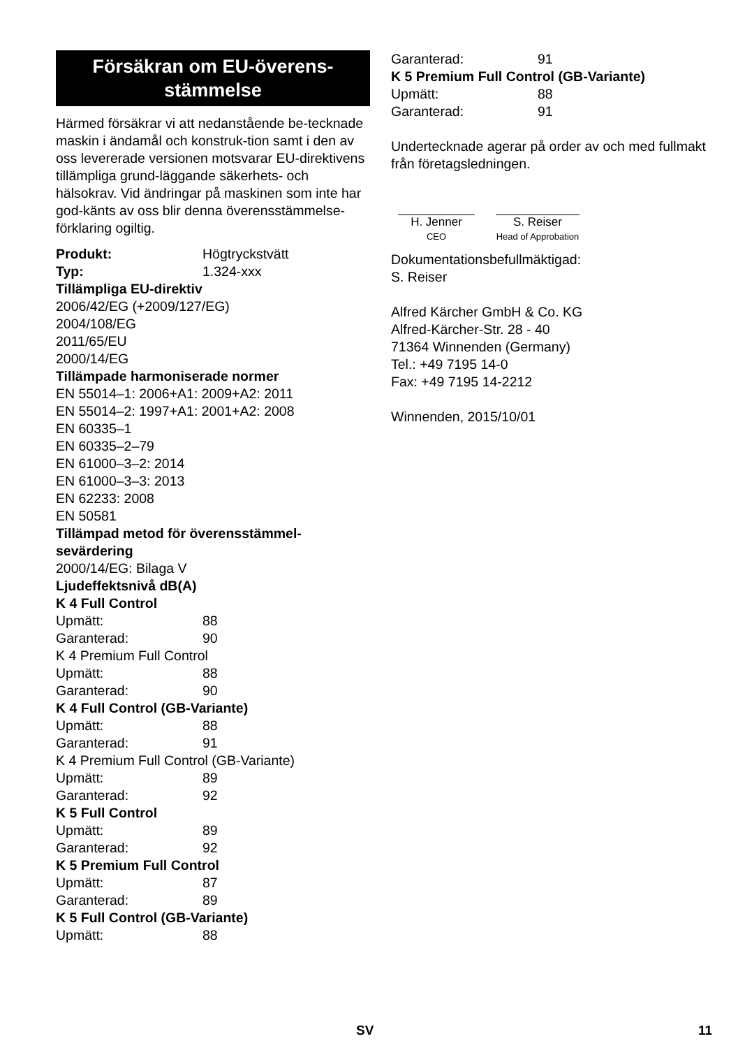Försäkran om EU-överens-
stämmelse
Härmed försäkrar vi att nedanstående be-tecknade maskin i ändamål och konstruk-tion samt i den av oss levererade versionen motsvarar EU-direktivens tillämpliga grund-läggande säkerhets- och hälsokrav. Vid ändringar på maskinen som inte har god-känts av oss blir denna överensstämmelse-förklaring ogiltig.
Produkt: Högtryckstvätt
Typ: 1.324-xxx
Tillämpliga EU-direktiv
2006/42/EG (+2009/127/EG)
2004/108/EG
2011/65/EU
2000/14/EG
Tillämpade harmoniserade normer
EN 55014–1: 2006+A1: 2009+A2: 2011
EN 55014–2: 1997+A1: 2001+A2: 2008
EN 60335–1
EN 60335–2–79
EN 61000–3–2: 2014
EN 61000–3–3: 2013
EN 62233: 2008
EN 50581
Tillämpad metod för överensstämmel-sevärdering
2000/14/EG: Bilaga V
Ljudeffektsnivå dB(A)
K 4 Full Control
Upmätt: 88
Garanterad: 90
K 4 Premium Full Control
Upmätt: 88
Garanterad: 90
K 4 Full Control (GB-Variante)
Upmätt: 88
Garanterad: 91
K 4 Premium Full Control (GB-Variante)
Upmätt: 89
Garanterad: 92
K 5 Full Control
Upmätt: 89
Garanterad: 92
K 5 Premium Full Control
Upmätt: 87
Garanterad: 89
K 5 Full Control (GB-Variante)
Upmätt: 88
Garanterad: 91
K 5 Premium Full Control (GB-Variante)
Upmätt: 88
Garanterad: 91
Undertecknade agerar på order av och med fullmakt från företagsledningen.
H. Jenner
CEO
S. Reiser
Head of Approbation
Dokumentationsbefullmäktigad:
S. Reiser
Alfred Kärcher GmbH & Co. KG
Alfred-Kärcher-Str. 28 - 40
71364 Winnenden (Germany)
Tel.: +49 7195 14-0
Fax: +49 7195 14-2212
Winnenden, 2015/10/01
SV 11